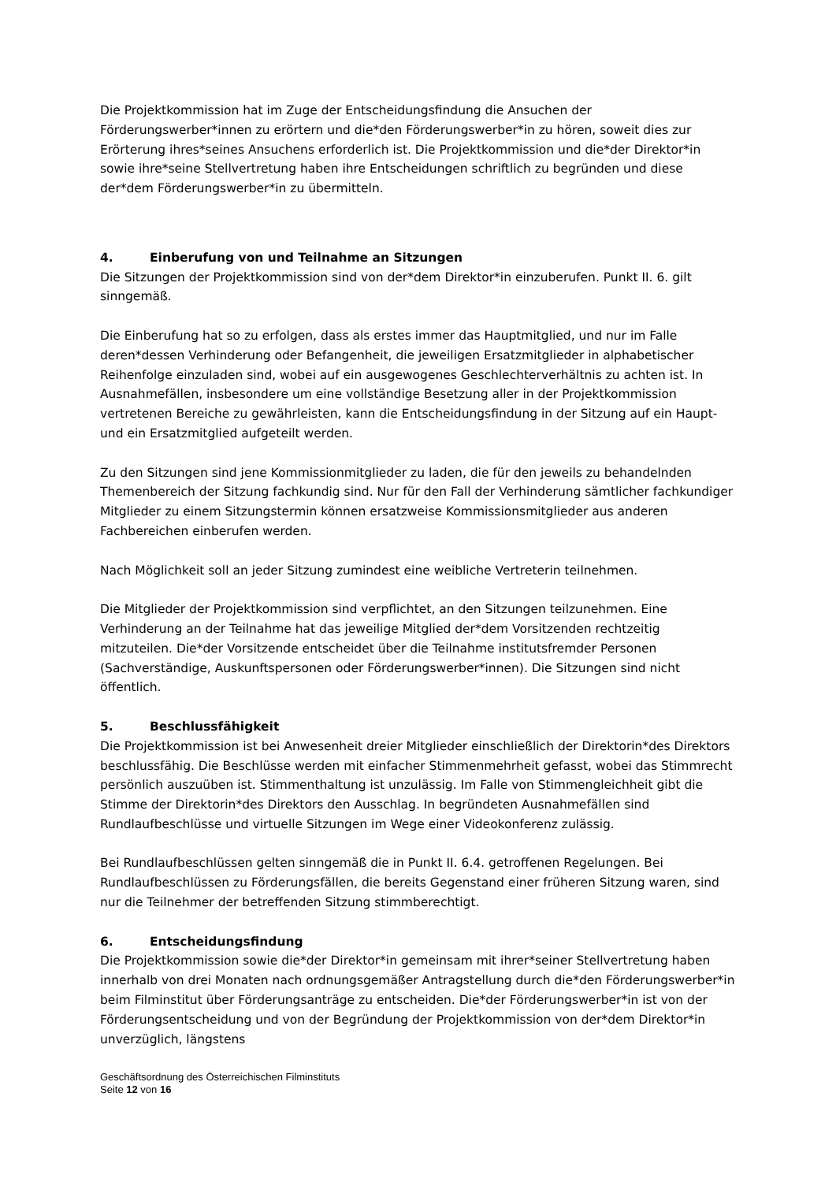Die Projektkommission hat im Zuge der Entscheidungsfindung die Ansuchen der Förderungswerber*innen zu erörtern und die*den Förderungswerber*in zu hören, soweit dies zur Erörterung ihres*seines Ansuchens erforderlich ist. Die Projektkommission und die*der Direktor*in sowie ihre*seine Stellvertretung haben ihre Entscheidungen schriftlich zu begründen und diese der*dem Förderungswerber*in zu übermitteln.
4. Einberufung von und Teilnahme an Sitzungen
Die Sitzungen der Projektkommission sind von der*dem Direktor*in einzuberufen. Punkt II. 6. gilt sinngemäß.
Die Einberufung hat so zu erfolgen, dass als erstes immer das Hauptmitglied, und nur im Falle deren*dessen Verhinderung oder Befangenheit, die jeweiligen Ersatzmitglieder in alphabetischer Reihenfolge einzuladen sind, wobei auf ein ausgewogenes Geschlechterverhältnis zu achten ist. In Ausnahmefällen, insbesondere um eine vollständige Besetzung aller in der Projektkommission vertretenen Bereiche zu gewährleisten, kann die Entscheidungsfindung in der Sitzung auf ein Haupt- und ein Ersatzmitglied aufgeteilt werden.
Zu den Sitzungen sind jene Kommissionmitglieder zu laden, die für den jeweils zu behandelnden Themenbereich der Sitzung fachkundig sind. Nur für den Fall der Verhinderung sämtlicher fachkundiger Mitglieder zu einem Sitzungstermin können ersatzweise Kommissionsmitglieder aus anderen Fachbereichen einberufen werden.
Nach Möglichkeit soll an jeder Sitzung zumindest eine weibliche Vertreterin teilnehmen.
Die Mitglieder der Projektkommission sind verpflichtet, an den Sitzungen teilzunehmen. Eine Verhinderung an der Teilnahme hat das jeweilige Mitglied der*dem Vorsitzenden rechtzeitig mitzuteilen. Die*der Vorsitzende entscheidet über die Teilnahme institutsfremder Personen (Sachverständige, Auskunftspersonen oder Förderungswerber*innen). Die Sitzungen sind nicht öffentlich.
5. Beschlussfähigkeit
Die Projektkommission ist bei Anwesenheit dreier Mitglieder einschließlich der Direktorin*des Direktors beschlussfähig. Die Beschlüsse werden mit einfacher Stimmenmehrheit gefasst, wobei das Stimmrecht persönlich auszuüben ist. Stimmenthaltung ist unzulässig. Im Falle von Stimmengleichheit gibt die Stimme der Direktorin*des Direktors den Ausschlag. In begründeten Ausnahmefällen sind Rundlaufbeschlüsse und virtuelle Sitzungen im Wege einer Videokonferenz zulässig.
Bei Rundlaufbeschlüssen gelten sinngemäß die in Punkt II. 6.4. getroffenen Regelungen. Bei Rundlaufbeschlüssen zu Förderungsfällen, die bereits Gegenstand einer früheren Sitzung waren, sind nur die Teilnehmer der betreffenden Sitzung stimmberechtigt.
6. Entscheidungsfindung
Die Projektkommission sowie die*der Direktor*in gemeinsam mit ihrer*seiner Stellvertretung haben innerhalb von drei Monaten nach ordnungsgemäßer Antragstellung durch die*den Förderungswerber*in beim Filminstitut über Förderungsanträge zu entscheiden. Die*der Förderungswerber*in ist von der Förderungsentscheidung und von der Begründung der Projektkommission von der*dem Direktor*in unverzüglich, längstens
Geschäftsordnung des Österreichischen Filminstituts
Seite 12 von 16